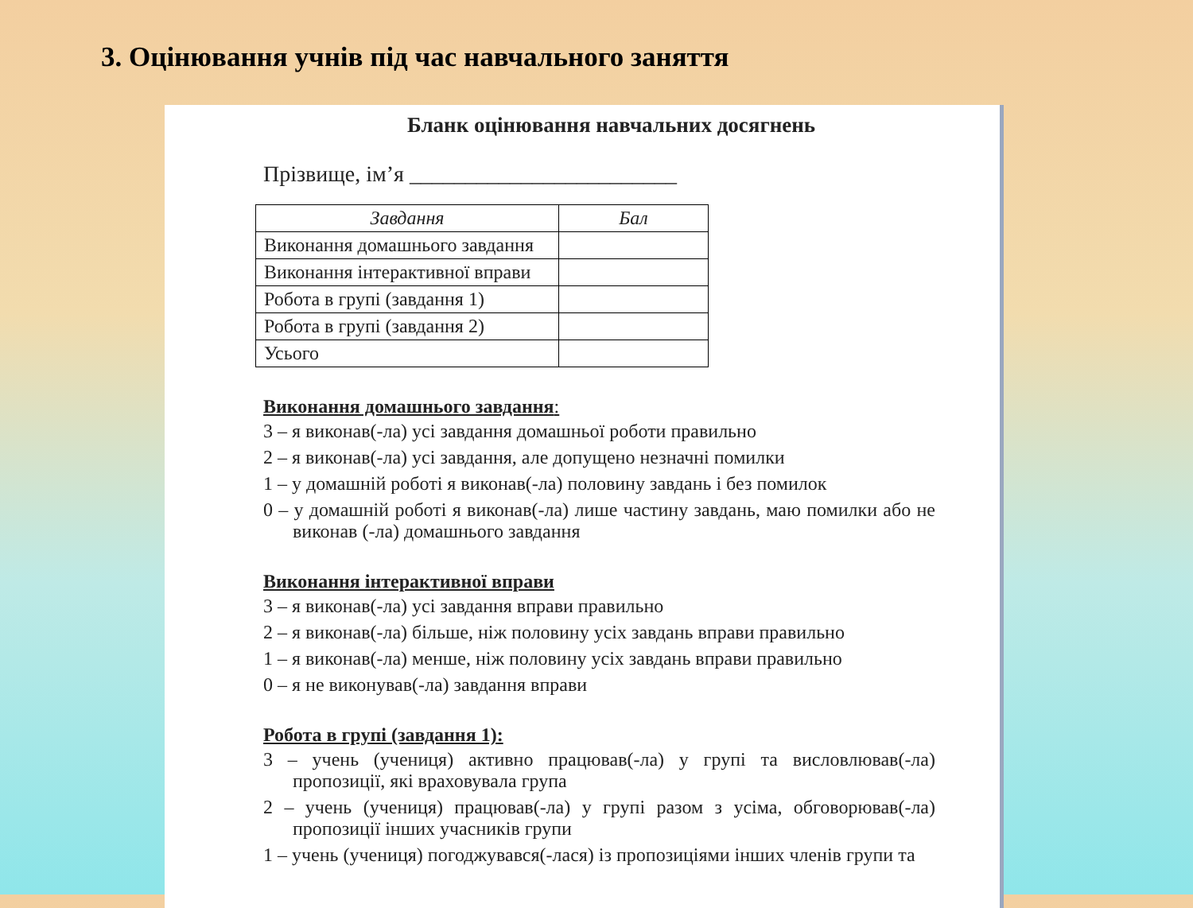3. Оцінювання учнів під час навчального заняття
Бланк оцінювання навчальних досягнень
Прізвище, ім’я ________________________
| Завдання | Бал |
| --- | --- |
| Виконання домашнього завдання | |
| Виконання інтерактивної вправи | |
| Робота в групі (завдання 1) | |
| Робота в групі (завдання 2) | |
| Усього | |
Виконання домашнього завдання:
3 – я виконав(-ла) усі завдання домашньої роботи правильно
2 – я виконав(-ла) усі завдання, але допущено незначні помилки
1 – у домашній роботі я виконав(-ла) половину завдань і без помилок
0 – у домашній роботі я виконав(-ла) лише частину завдань, маю помилки або не виконав (-ла) домашнього завдання
Виконання інтерактивної вправи
3 – я виконав(-ла) усі завдання вправи правильно
2 – я виконав(-ла) більше, ніж половину усіх завдань вправи правильно
1 – я виконав(-ла) менше, ніж половину усіх завдань вправи правильно
0 – я не виконував(-ла) завдання вправи
Робота в групі (завдання 1):
3 – учень (учениця) активно працював(-ла) у групі та висловлював(-ла) пропозиції, які враховувала група
2 – учень (учениця) працював(-ла) у групі разом з усіма, обговорював(-ла) пропозиції інших учасників групи
1 – учень (учениця) погоджувався(-лася) із пропозиціями інших членів групи та